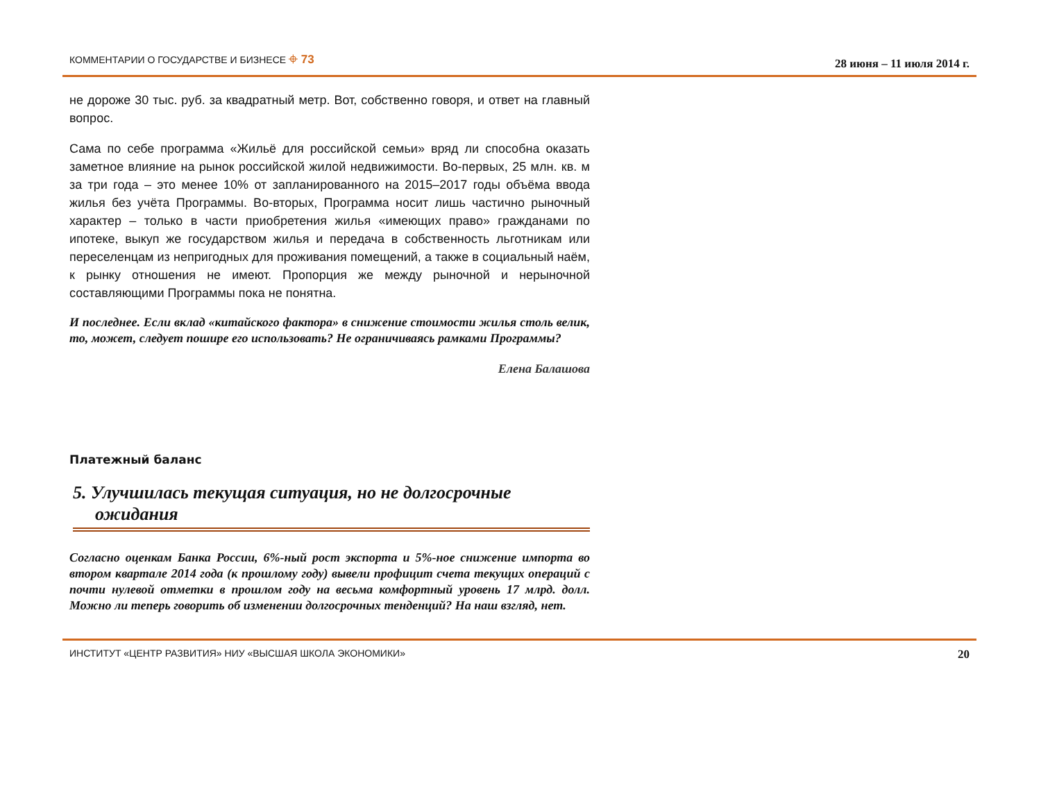КОММЕНТАРИИ О ГОСУДАРСТВЕ И БИЗНЕСЕ ⌖ 73 28 июня – 11 июля 2014 г.
не дороже 30 тыс. руб. за квадратный метр. Вот, собственно говоря, и ответ на главный вопрос.
Сама по себе программа «Жильё для российской семьи» вряд ли способна оказать заметное влияние на рынок российской жилой недвижимости. Во-первых, 25 млн. кв. м за три года – это менее 10% от запланированного на 2015–2017 годы объёма ввода жилья без учёта Программы. Во-вторых, Программа носит лишь частично рыночный характер – только в части приобретения жилья «имеющих право» гражданами по ипотеке, выкуп же государством жилья и передача в собственность льготникам или переселенцам из непригодных для проживания помещений, а также в социальный наём, к рынку отношения не имеют. Пропорция же между рыночной и нерыночной составляющими Программы пока не понятна.
И последнее. Если вклад «китайского фактора» в снижение стоимости жилья столь велик, то, может, следует пошире его использовать? Не ограничиваясь рамками Программы?
Елена Балашова
Платежный баланс
5. Улучшилась текущая ситуация, но не долгосрочные ожидания
Согласно оценкам Банка России, 6%-ный рост экспорта и 5%-ное снижение импорта во втором квартале 2014 года (к прошлому году) вывели профицит счета текущих операций с почти нулевой отметки в прошлом году на весьма комфортный уровень 17 млрд. долл. Можно ли теперь говорить об изменении долгосрочных тенденций? На наш взгляд, нет.
ИНСТИТУТ «ЦЕНТР РАЗВИТИЯ» НИУ «ВЫСШАЯ ШКОЛА ЭКОНОМИКИ» 20